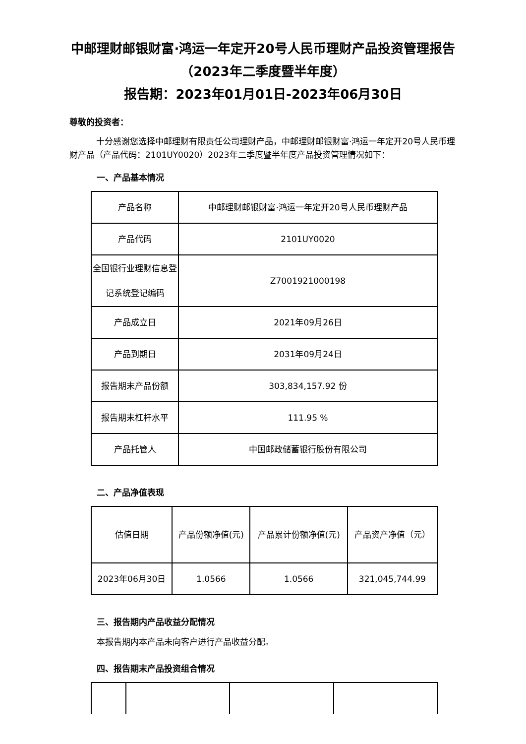中邮理财邮银财富·鸿运一年定开20号人民币理财产品投资管理报告
（2023年二季度暨半年度）
报告期：2023年01月01日-2023年06月30日
尊敬的投资者：
十分感谢您选择中邮理财有限责任公司理财产品，中邮理财邮银财富·鸿运一年定开20号人民币理财产品（产品代码：2101UY0020）2023年二季度暨半年度产品投资管理情况如下：
一、产品基本情况
| 产品名称 | 中邮理财邮银财富·鸿运一年定开20号人民币理财产品 |
| 产品代码 | 2101UY0020 |
| 全国银行业理财信息登记系统登记编码 | Z7001921000198 |
| 产品成立日 | 2021年09月26日 |
| 产品到期日 | 2031年09月24日 |
| 报告期末产品份额 | 303,834,157.92 份 |
| 报告期末杠杆水平 | 111.95 % |
| 产品托管人 | 中国邮政储蓄银行股份有限公司 |
二、产品净值表现
| 估值日期 | 产品份额净值(元) | 产品累计份额净值(元) | 产品资产净值（元） |
| 2023年06月30日 | 1.0566 | 1.0566 | 321,045,744.99 |
三、报告期内产品收益分配情况
本报告期内本产品未向客户进行产品收益分配。
四、报告期末产品投资组合情况